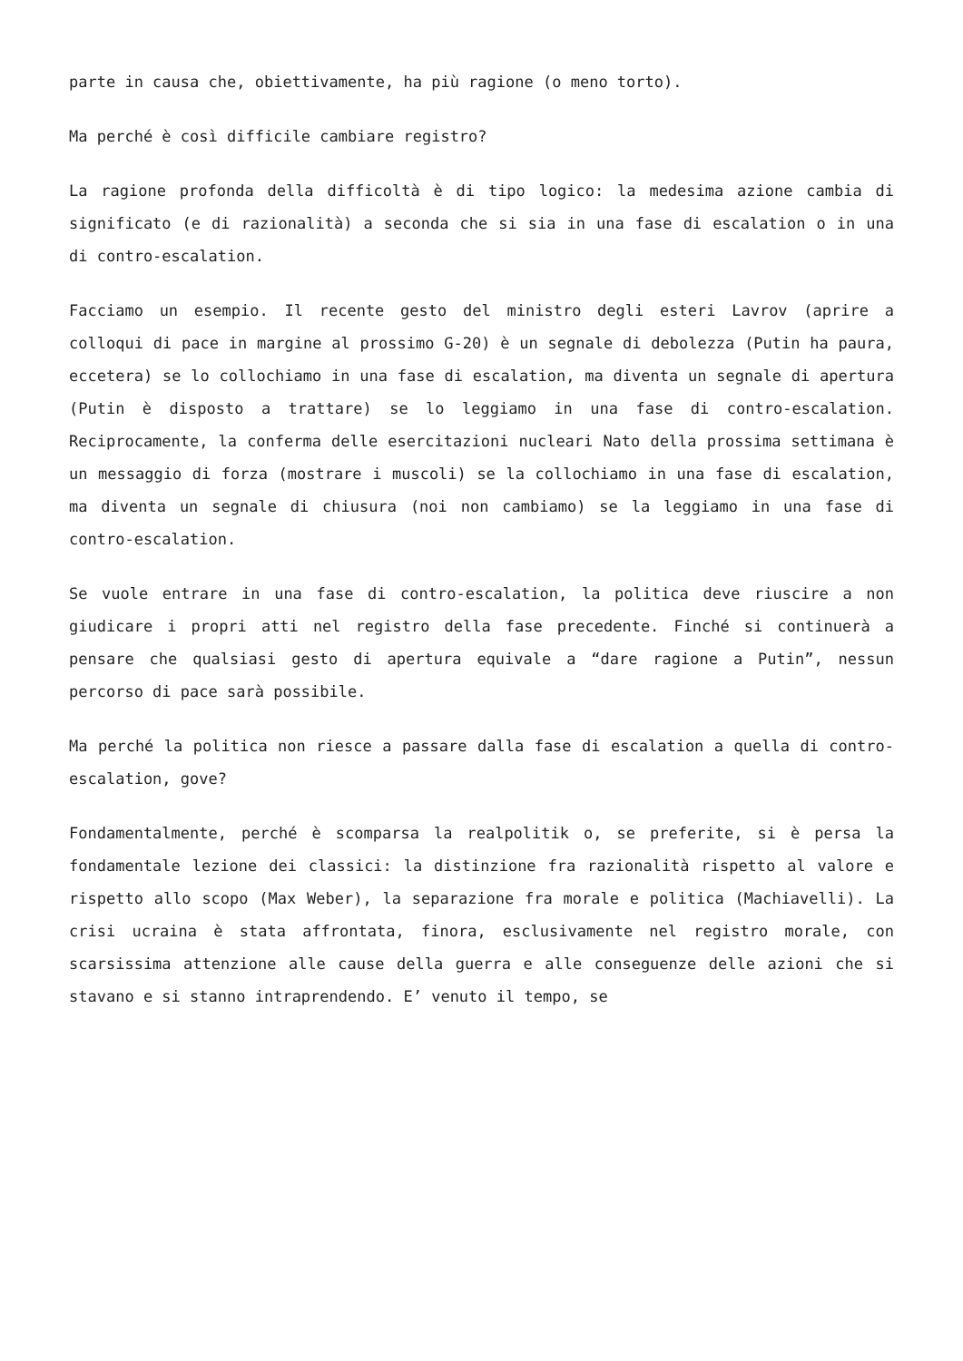parte in causa che, obiettivamente, ha più ragione (o meno torto).
Ma perché è così difficile cambiare registro?
La ragione profonda della difficoltà è di tipo logico: la medesima azione cambia di significato (e di razionalità) a seconda che si sia in una fase di escalation o in una di contro-escalation.
Facciamo un esempio. Il recente gesto del ministro degli esteri Lavrov (aprire a colloqui di pace in margine al prossimo G-20) è un segnale di debolezza (Putin ha paura, eccetera) se lo collochiamo in una fase di escalation, ma diventa un segnale di apertura (Putin è disposto a trattare) se lo leggiamo in una fase di contro-escalation. Reciprocamente, la conferma delle esercitazioni nucleari Nato della prossima settimana è un messaggio di forza (mostrare i muscoli) se la collochiamo in una fase di escalation, ma diventa un segnale di chiusura (noi non cambiamo) se la leggiamo in una fase di contro-escalation.
Se vuole entrare in una fase di contro-escalation, la politica deve riuscire a non giudicare i propri atti nel registro della fase precedente. Finché si continuerà a pensare che qualsiasi gesto di apertura equivale a “dare ragione a Putin”, nessun percorso di pace sarà possibile.
Ma perché la politica non riesce a passare dalla fase di escalation a quella di contro-escalation, gove?
Fondamentalmente, perché è scomparsa la realpolitik o, se preferite, si è persa la fondamentale lezione dei classici: la distinzione fra razionalità rispetto al valore e rispetto allo scopo (Max Weber), la separazione fra morale e politica (Machiavelli). La crisi ucraina è stata affrontata, finora, esclusivamente nel registro morale, con scarsissima attenzione alle cause della guerra e alle conseguenze delle azioni che si stavano e si stanno intraprendendo. E’ venuto il tempo, se